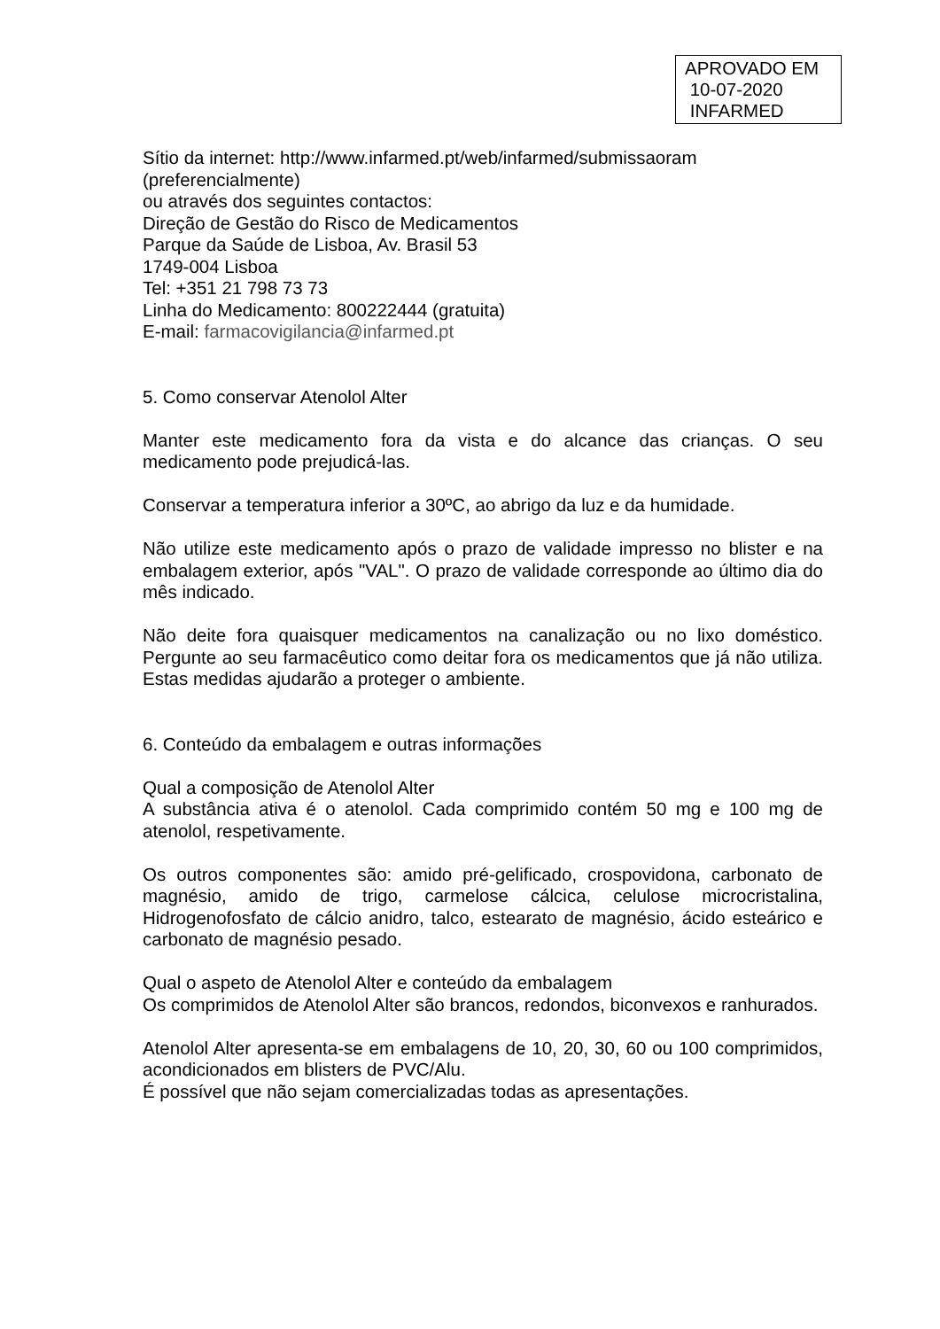APROVADO EM
10-07-2020
INFARMED
Sítio da internet: http://www.infarmed.pt/web/infarmed/submissaoram
(preferencialmente)
ou através dos seguintes contactos:
Direção de Gestão do Risco de Medicamentos
Parque da Saúde de Lisboa, Av. Brasil 53
1749-004 Lisboa
Tel: +351 21 798 73 73
Linha do Medicamento: 800222444 (gratuita)
E-mail: farmacovigilancia@infarmed.pt
5. Como conservar Atenolol Alter
Manter este medicamento fora da vista e do alcance das crianças. O seu medicamento pode prejudicá-las.
Conservar a temperatura inferior a 30ºC, ao abrigo da luz e da humidade.
Não utilize este medicamento após o prazo de validade impresso no blister e na embalagem exterior, após "VAL". O prazo de validade corresponde ao último dia do mês indicado.
Não deite fora quaisquer medicamentos na canalização ou no lixo doméstico. Pergunte ao seu farmacêutico como deitar fora os medicamentos que já não utiliza. Estas medidas ajudarão a proteger o ambiente.
6. Conteúdo da embalagem e outras informações
Qual a composição de Atenolol Alter
A substância ativa é o atenolol. Cada comprimido contém 50 mg e 100 mg de atenolol, respetivamente.
Os outros componentes são: amido pré-gelificado, crospovidona, carbonato de magnésio, amido de trigo, carmelose cálcica, celulose microcristalina, Hidrogenofosfato de cálcio anidro, talco, estearato de magnésio, ácido esteárico e carbonato de magnésio pesado.
Qual o aspeto de Atenolol Alter e conteúdo da embalagem
Os comprimidos de Atenolol Alter são brancos, redondos, biconvexos e ranhurados.
Atenolol Alter apresenta-se em embalagens de 10, 20, 30, 60 ou 100 comprimidos, acondicionados em blisters de PVC/Alu.
É possível que não sejam comercializadas todas as apresentações.